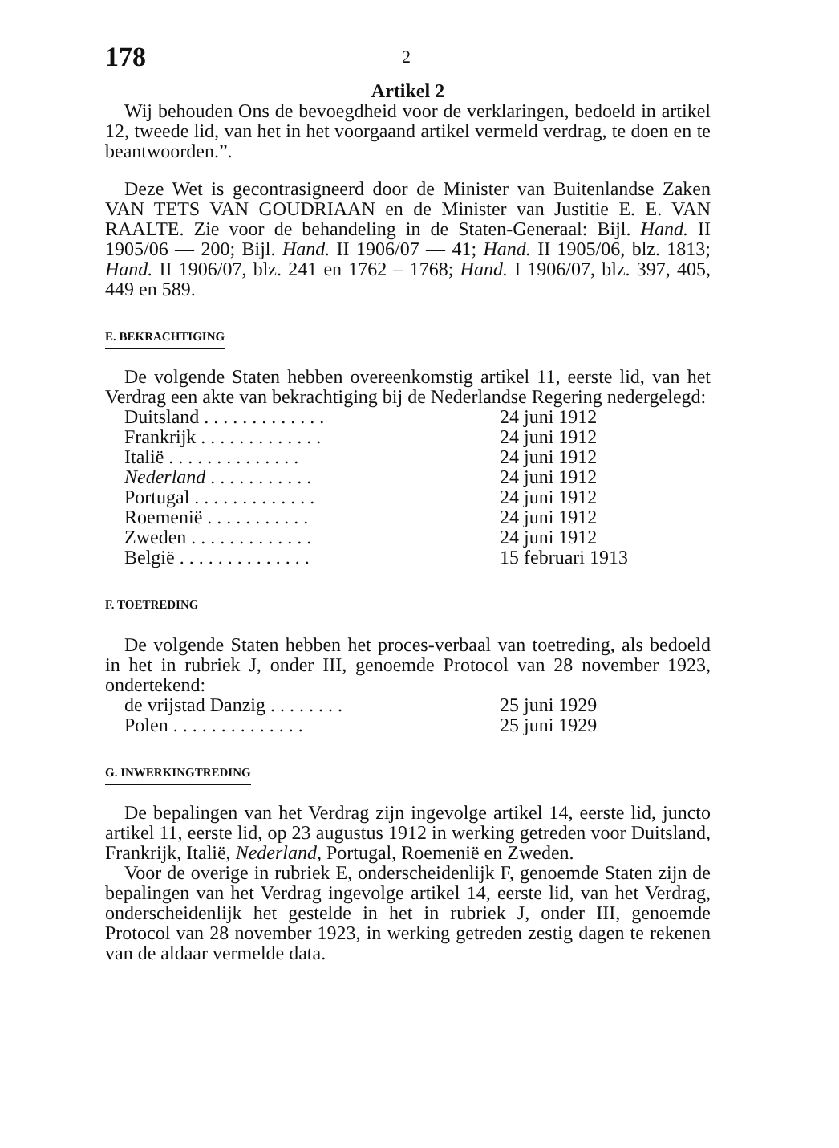178 2
Artikel 2
Wij behouden Ons de bevoegdheid voor de verklaringen, bedoeld in artikel 12, tweede lid, van het in het voorgaand artikel vermeld verdrag, te doen en te beantwoorden.”.
Deze Wet is gecontrasigneerd door de Minister van Buitenlandse Zaken VAN TETS VAN GOUDRIAAN en de Minister van Justitie E. E. VAN RAALTE. Zie voor de behandeling in de Staten-Generaal: Bijl. Hand. II 1905/06 — 200; Bijl. Hand. II 1906/07 — 41; Hand. II 1905/06, blz. 1813; Hand. II 1906/07, blz. 241 en 1762 – 1768; Hand. I 1906/07, blz. 397, 405, 449 en 589.
E. BEKRACHTIGING
De volgende Staten hebben overeenkomstig artikel 11, eerste lid, van het Verdrag een akte van bekrachtiging bij de Nederlandse Regering nedergelegd:
| Duitsland . . . . . . . . . . . . . | 24 juni 1912 |
| Frankrijk . . . . . . . . . . . . . | 24 juni 1912 |
| Italië . . . . . . . . . . . . . . | 24 juni 1912 |
| Nederland . . . . . . . . . . . | 24 juni 1912 |
| Portugal . . . . . . . . . . . . . | 24 juni 1912 |
| Roemenië . . . . . . . . . . . | 24 juni 1912 |
| Zweden . . . . . . . . . . . . . | 24 juni 1912 |
| België . . . . . . . . . . . . . . | 15 februari 1913 |
F. TOETREDING
De volgende Staten hebben het proces-verbaal van toetreding, als bedoeld in het in rubriek J, onder III, genoemde Protocol van 28 november 1923, ondertekend:
| de vrijstad Danzig . . . . . . . . | 25 juni 1929 |
| Polen . . . . . . . . . . . . . . | 25 juni 1929 |
G. INWERKINGTREDING
De bepalingen van het Verdrag zijn ingevolge artikel 14, eerste lid, juncto artikel 11, eerste lid, op 23 augustus 1912 in werking getreden voor Duitsland, Frankrijk, Italië, Nederland, Portugal, Roemenië en Zweden.
Voor de overige in rubriek E, onderscheidenlijk F, genoemde Staten zijn de bepalingen van het Verdrag ingevolge artikel 14, eerste lid, van het Verdrag, onderscheidenlijk het gestelde in het in rubriek J, onder III, genoemde Protocol van 28 november 1923, in werking getreden zestig dagen te rekenen van de aldaar vermelde data.